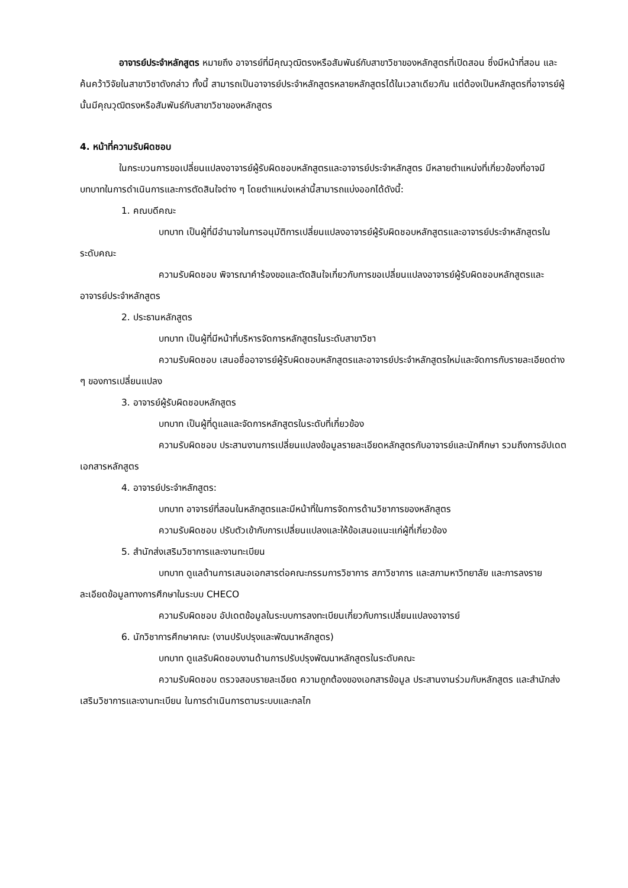อาจารย์ประจำหลักสูตร หมายถึง อาจารย์ที่มีคุณวุฒิตรงหรือสัมพันธ์กับสาขาวิชาของหลักสูตรที่เปิดสอน ซึ่งมีหน้าที่สอน และค้นคว้าวิจัยในสาขาวิชาดังกล่าว ทั้งนี้ สามารถเป็นอาจารย์ประจำหลักสูตรหลายหลักสูตรได้ในเวลาเดียวกัน แต่ต้องเป็นหลักสูตรที่อาจารย์ผู้นั้นมีคุณวุฒิตรงหรือสัมพันธ์กับสาขาวิชาของหลักสูตร
4. หน้าที่ความรับผิดชอบ
ในกระบวนการขอเปลี่ยนแปลงอาจารย์ผู้รับผิดชอบหลักสูตรและอาจารย์ประจำหลักสูตร มีหลายตำแหน่งที่เกี่ยวข้องที่อาจมีบทบาทในการดำเนินการและการตัดสินใจต่าง ๆ โดยตำแหน่งเหล่านี้สามารถแบ่งออกได้ดังนี้:
1. คณบดีคณะ
บทบาท เป็นผู้ที่มีอำนาจในการอนุมัติการเปลี่ยนแปลงอาจารย์ผู้รับผิดชอบหลักสูตรและอาจารย์ประจำหลักสูตรในระดับคณะ
ความรับผิดชอบ พิจารณาคำร้องขอและตัดสินใจเกี่ยวกับการขอเปลี่ยนแปลงอาจารย์ผู้รับผิดชอบหลักสูตรและอาจารย์ประจำหลักสูตร
2. ประธานหลักสูตร
บทบาท เป็นผู้ที่มีหน้าที่บริหารจัดการหลักสูตรในระดับสาขาวิชา
ความรับผิดชอบ เสนอชื่ออาจารย์ผู้รับผิดชอบหลักสูตรและอาจารย์ประจำหลักสูตรใหม่และจัดการกับรายละเอียดต่าง ๆ ของการเปลี่ยนแปลง
3. อาจารย์ผู้รับผิดชอบหลักสูตร
บทบาท เป็นผู้ที่ดูแลและจัดการหลักสูตรในระดับที่เกี่ยวข้อง
ความรับผิดชอบ ประสานงานการเปลี่ยนแปลงข้อมูลรายละเอียดหลักสูตรกับอาจารย์และนักศึกษา รวมถึงการอัปเดตเอกสารหลักสูตร
4. อาจารย์ประจำหลักสูตร:
บทบาท อาจารย์ที่สอนในหลักสูตรและมีหน้าที่ในการจัดการด้านวิชาการของหลักสูตร
ความรับผิดชอบ ปรับตัวเข้ากับการเปลี่ยนแปลงและให้ข้อเสนอแนะแก่ผู้ที่เกี่ยวข้อง
5. สำนักส่งเสริมวิชาการและงานทะเบียน
บทบาท ดูแลด้านการเสนอเอกสารต่อคณะกรรมการวิชาการ สภาวิชาการ และสภามหาวิทยาลัย และการลงรายละเอียดข้อมูลทางการศึกษาในระบบ CHECO
ความรับผิดชอบ อัปเดตข้อมูลในระบบการลงทะเบียนเกี่ยวกับการเปลี่ยนแปลงอาจารย์
6. นักวิชาการศึกษาคณะ (งานปรับปรุงและพัฒนาหลักสูตร)
บทบาท ดูแลรับผิดชอบงานด้านการปรับปรุงพัฒนาหลักสูตรในระดับคณะ
ความรับผิดชอบ ตรวจสอบรายละเอียด ความถูกต้องของเอกสารข้อมูล ประสานงานร่วมกับหลักสูตร และสำนักส่งเสริมวิชาการและงานทะเบียน ในการดำเนินการตามระบบและกลไก